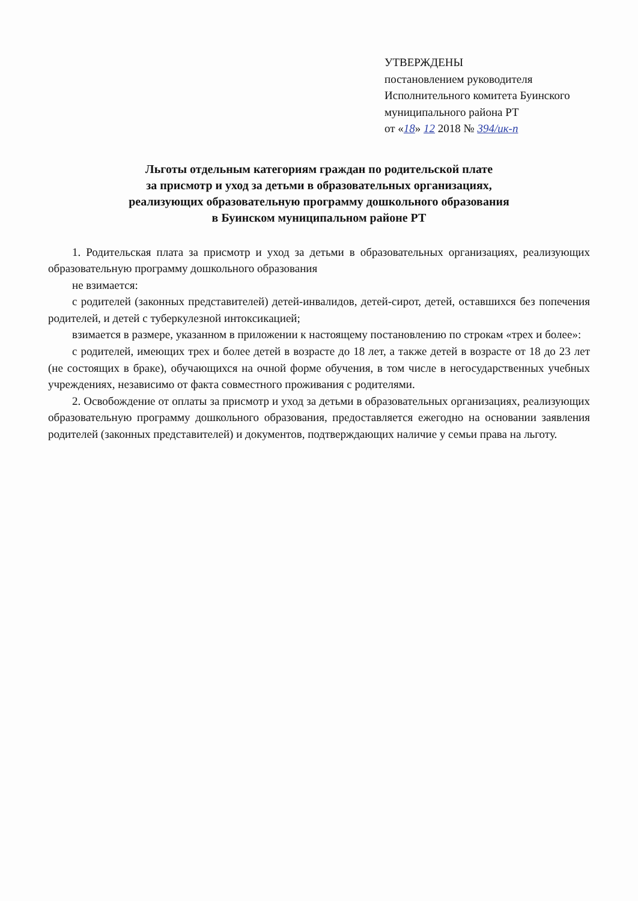УТВЕРЖДЕНЫ
постановлением руководителя
Исполнительного комитета Буинского
муниципального района РТ
от «18» 12 2018 № 394/ик-п
Льготы отдельным категориям граждан по родительской плате
за присмотр и уход за детьми в образовательных организациях,
реализующих образовательную программу дошкольного образования
в Буинском муниципальном районе РТ
1. Родительская плата за присмотр и уход за детьми в образовательных организациях, реализующих образовательную программу дошкольного образования
не взимается:
с родителей (законных представителей) детей-инвалидов, детей-сирот, детей, оставшихся без попечения родителей, и детей с туберкулезной интоксикацией;
взимается в размере, указанном в приложении к настоящему постановлению по строкам «трех и более»:
с родителей, имеющих трех и более детей в возрасте до 18 лет, а также детей в возрасте от 18 до 23 лет (не состоящих в браке), обучающихся на очной форме обучения, в том числе в негосударственных учебных учреждениях, независимо от факта совместного проживания с родителями.
2. Освобождение от оплаты за присмотр и уход за детьми в образовательных организациях, реализующих образовательную программу дошкольного образования, предоставляется ежегодно на основании заявления родителей (законных представителей) и документов, подтверждающих наличие у семьи права на льготу.